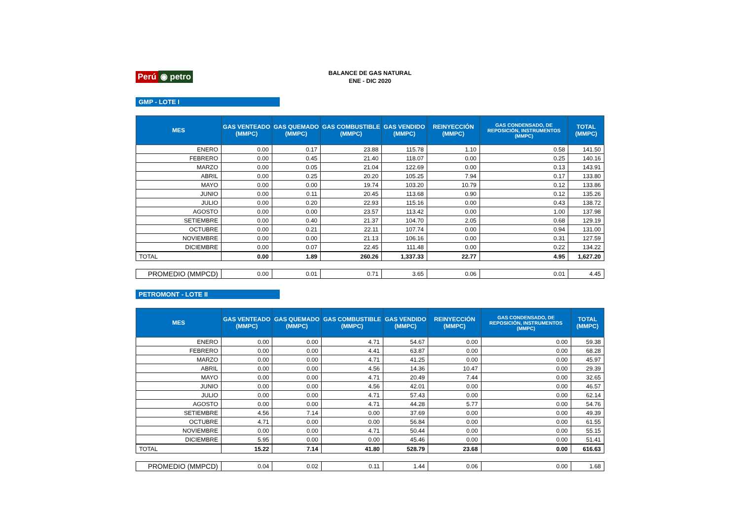Perú ◉ petro
BALANCE DE GAS NATURAL
ENE - DIC 2020
GMP - LOTE I
| MES | GAS VENTEADO (MMPC) | GAS QUEMADO (MMPC) | GAS COMBUSTIBLE (MMPC) | GAS VENDIDO (MMPC) | REINYECCIÓN (MMPC) | GAS CONDENSADO, DE REPOSICIÓN, INSTRUMENTOS (MMPC) | TOTAL (MMPC) |
| --- | --- | --- | --- | --- | --- | --- | --- |
| ENERO | 0.00 | 0.17 | 23.88 | 115.78 | 1.10 | 0.58 | 141.50 |
| FEBRERO | 0.00 | 0.45 | 21.40 | 118.07 | 0.00 | 0.25 | 140.16 |
| MARZO | 0.00 | 0.05 | 21.04 | 122.69 | 0.00 | 0.13 | 143.91 |
| ABRIL | 0.00 | 0.25 | 20.20 | 105.25 | 7.94 | 0.17 | 133.80 |
| MAYO | 0.00 | 0.00 | 19.74 | 103.20 | 10.79 | 0.12 | 133.86 |
| JUNIO | 0.00 | 0.11 | 20.45 | 113.68 | 0.90 | 0.12 | 135.26 |
| JULIO | 0.00 | 0.20 | 22.93 | 115.16 | 0.00 | 0.43 | 138.72 |
| AGOSTO | 0.00 | 0.00 | 23.57 | 113.42 | 0.00 | 1.00 | 137.98 |
| SETIEMBRE | 0.00 | 0.40 | 21.37 | 104.70 | 2.05 | 0.68 | 129.19 |
| OCTUBRE | 0.00 | 0.21 | 22.11 | 107.74 | 0.00 | 0.94 | 131.00 |
| NOVIEMBRE | 0.00 | 0.00 | 21.13 | 106.16 | 0.00 | 0.31 | 127.59 |
| DICIEMBRE | 0.00 | 0.07 | 22.45 | 111.48 | 0.00 | 0.22 | 134.22 |
| TOTAL | 0.00 | 1.89 | 260.26 | 1,337.33 | 22.77 | 4.95 | 1,627.20 |
| PROMEDIO (MMPCD) | 0.00 | 0.01 | 0.71 | 3.65 | 0.06 | 0.01 | 4.45 |
PETROMONT - LOTE II
| MES | GAS VENTEADO (MMPC) | GAS QUEMADO (MMPC) | GAS COMBUSTIBLE (MMPC) | GAS VENDIDO (MMPC) | REINYECCIÓN (MMPC) | GAS CONDENSADO, DE REPOSICIÓN, INSTRUMENTOS (MMPC) | TOTAL (MMPC) |
| --- | --- | --- | --- | --- | --- | --- | --- |
| ENERO | 0.00 | 0.00 | 4.71 | 54.67 | 0.00 | 0.00 | 59.38 |
| FEBRERO | 0.00 | 0.00 | 4.41 | 63.87 | 0.00 | 0.00 | 68.28 |
| MARZO | 0.00 | 0.00 | 4.71 | 41.25 | 0.00 | 0.00 | 45.97 |
| ABRIL | 0.00 | 0.00 | 4.56 | 14.36 | 10.47 | 0.00 | 29.39 |
| MAYO | 0.00 | 0.00 | 4.71 | 20.49 | 7.44 | 0.00 | 32.65 |
| JUNIO | 0.00 | 0.00 | 4.56 | 42.01 | 0.00 | 0.00 | 46.57 |
| JULIO | 0.00 | 0.00 | 4.71 | 57.43 | 0.00 | 0.00 | 62.14 |
| AGOSTO | 0.00 | 0.00 | 4.71 | 44.28 | 5.77 | 0.00 | 54.76 |
| SETIEMBRE | 4.56 | 7.14 | 0.00 | 37.69 | 0.00 | 0.00 | 49.39 |
| OCTUBRE | 4.71 | 0.00 | 0.00 | 56.84 | 0.00 | 0.00 | 61.55 |
| NOVIEMBRE | 0.00 | 0.00 | 4.71 | 50.44 | 0.00 | 0.00 | 55.15 |
| DICIEMBRE | 5.95 | 0.00 | 0.00 | 45.46 | 0.00 | 0.00 | 51.41 |
| TOTAL | 15.22 | 7.14 | 41.80 | 528.79 | 23.68 | 0.00 | 616.63 |
| PROMEDIO (MMPCD) | 0.04 | 0.02 | 0.11 | 1.44 | 0.06 | 0.00 | 1.68 |